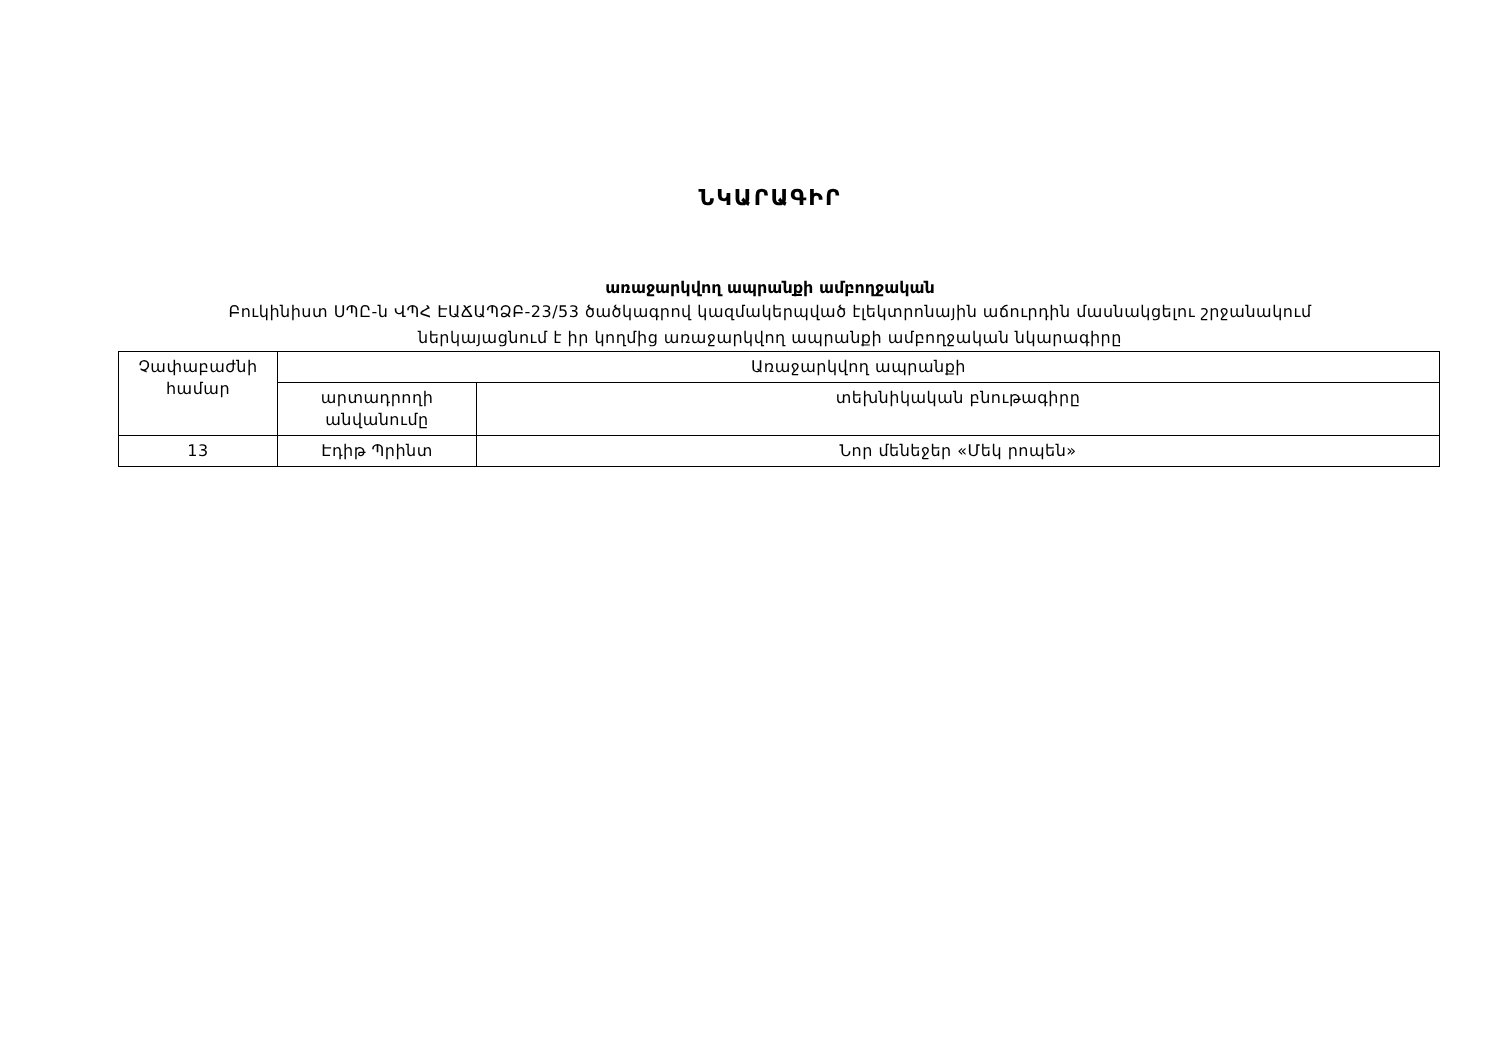ՆԿԱՐԱԳԻՐ
առաջարկվող ապրանքի ամբողջական
Բուկինիստ ՍՊԸ-ն ՎՊՀ ԷԱՃԱՊՁԲ-23/53 ծածկագրով կազմակերպված էլեկտրոնային աճուրդին մասնակցելու շրջանակում
ներկայացնում է իր կողմից առաջարկվող ապրանքի ամբողջական նկարագիրը
| Չափաբաժնի համար | Առաջարկվող ապրանքի | |
| | արտադրողի անվանումը | տեխնիկական բնութագիրը |
| 13 | Էդիթ Պրինտ | Նոր մենեջեր «Մեկ րոպեն» |